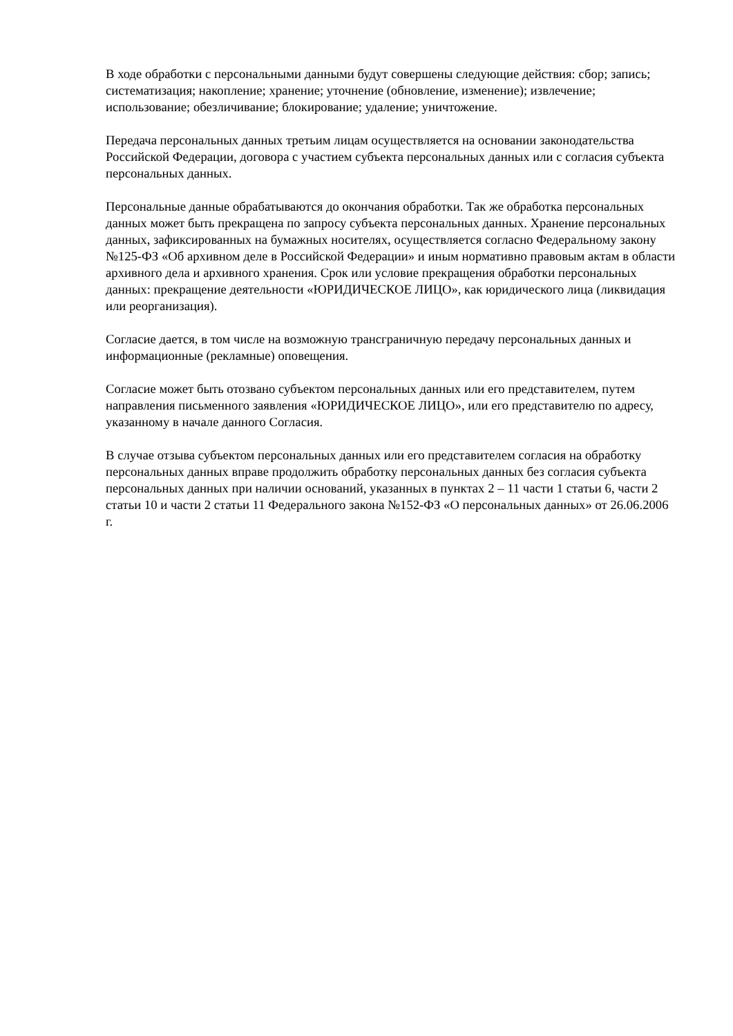В ходе обработки с персональными данными будут совершены следующие действия: сбор; запись; систематизация; накопление; хранение; уточнение (обновление, изменение); извлечение; использование; обезличивание; блокирование; удаление; уничтожение.
Передача персональных данных третьим лицам осуществляется на основании законодательства Российской Федерации, договора с участием субъекта персональных данных или с согласия субъекта персональных данных.
Персональные данные обрабатываются до окончания обработки. Так же обработка персональных данных может быть прекращена по запросу субъекта персональных данных. Хранение персональных данных, зафиксированных на бумажных носителях, осуществляется согласно Федеральному закону №125-ФЗ «Об архивном деле в Российской Федерации» и иным нормативно правовым актам в области архивного дела и архивного хранения. Срок или условие прекращения обработки персональных данных: прекращение деятельности «ЮРИДИЧЕСКОЕ ЛИЦО», как юридического лица (ликвидация или реорганизация).
Согласие дается, в том числе на возможную трансграничную передачу персональных данных и информационные (рекламные) оповещения.
Согласие может быть отозвано субъектом персональных данных или его представителем, путем направления письменного заявления «ЮРИДИЧЕСКОЕ ЛИЦО», или его представителю по адресу, указанному в начале данного Согласия.
В случае отзыва субъектом персональных данных или его представителем согласия на обработку персональных данных вправе продолжить обработку персональных данных без согласия субъекта персональных данных при наличии оснований, указанных в пунктах 2 – 11 части 1 статьи 6, части 2 статьи 10 и части 2 статьи 11 Федерального закона №152-ФЗ «О персональных данных» от 26.06.2006 г.